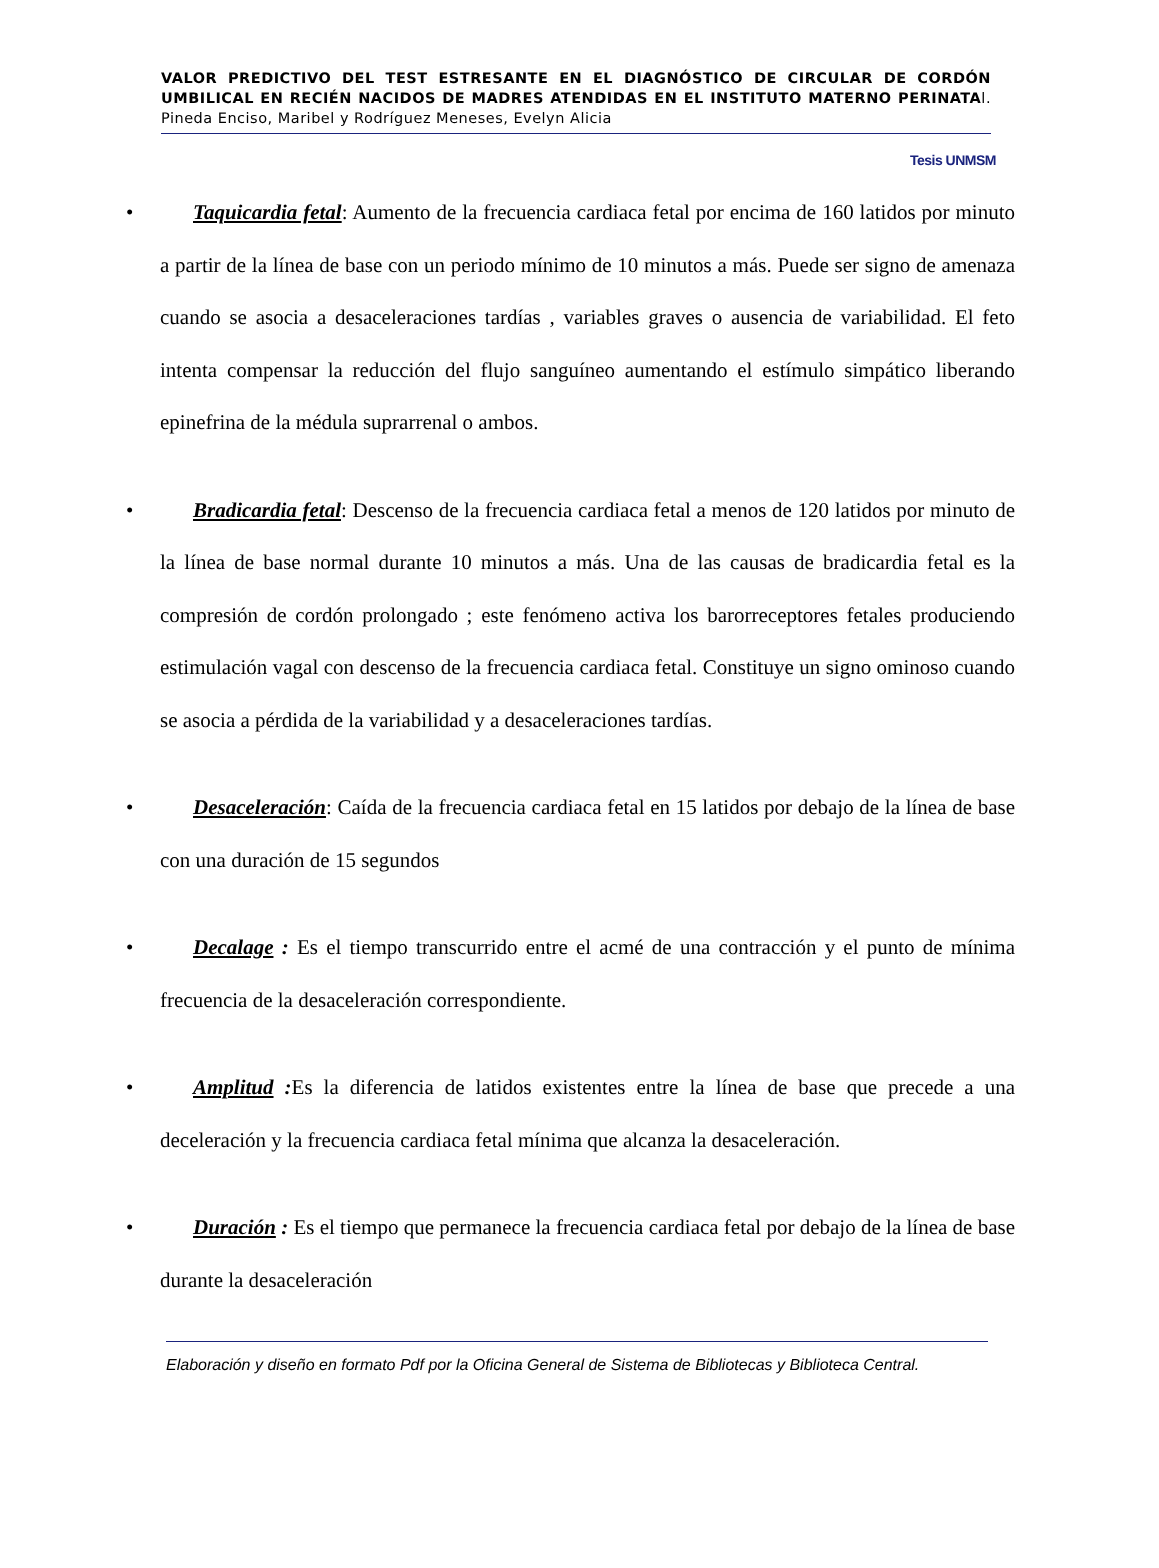VALOR PREDICTIVO DEL TEST ESTRESANTE EN EL DIAGNÓSTICO DE CIRCULAR DE CORDÓN UMBILICAL EN RECIÉN NACIDOS DE MADRES ATENDIDAS EN EL INSTITUTO MATERNO PERINATAl. Pineda Enciso, Maribel y Rodríguez Meneses, Evelyn Alicia
Tesis UNMSM
• Taquicardia fetal: Aumento de la frecuencia cardiaca fetal por encima de 160 latidos por minuto a partir de la línea de base con un periodo mínimo de 10 minutos a más. Puede ser signo de amenaza cuando se asocia a desaceleraciones tardías , variables graves o ausencia de variabilidad. El feto intenta compensar la reducción del flujo sanguíneo aumentando el estímulo simpático liberando epinefrina de la médula suprarrenal o ambos.
• Bradicardia fetal: Descenso de la frecuencia cardiaca fetal a menos de 120 latidos por minuto de la línea de base normal durante 10 minutos a más. Una de las causas de bradicardia fetal es la compresión de cordón prolongado ; este fenómeno activa los barorreceptores fetales produciendo estimulación vagal con descenso de la frecuencia cardiaca fetal. Constituye un signo ominoso cuando se asocia a pérdida de la variabilidad y a desaceleraciones tardías.
• Desaceleración: Caída de la frecuencia cardiaca fetal en 15 latidos por debajo de la línea de base con una duración de 15 segundos
• Decalage : Es el tiempo transcurrido entre el acmé de una contracción y el punto de mínima frecuencia de la desaceleración correspondiente.
• Amplitud : Es la diferencia de latidos existentes entre la línea de base que precede a una deceleración y la frecuencia cardiaca fetal mínima que alcanza la desaceleración.
• Duración : Es el tiempo que permanece la frecuencia cardiaca fetal por debajo de la línea de base durante la desaceleración
Elaboración y diseño en formato Pdf por la Oficina General de Sistema de Bibliotecas y Biblioteca Central.